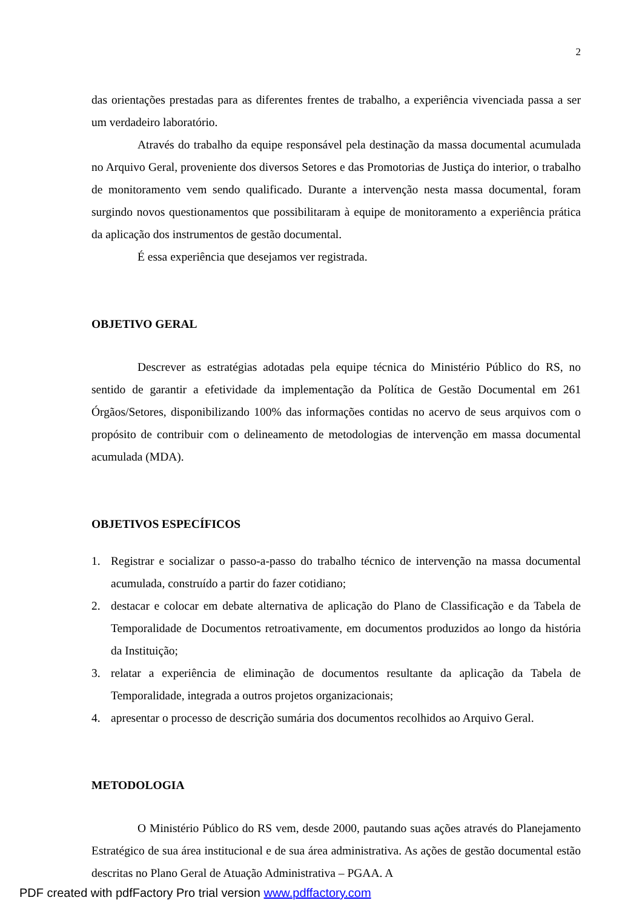2
das orientações prestadas para as diferentes frentes de trabalho, a experiência vivenciada passa a ser um verdadeiro laboratório.
Através do trabalho da equipe responsável pela destinação da massa documental acumulada no Arquivo Geral, proveniente dos diversos Setores e das Promotorias de Justiça do interior, o trabalho de monitoramento vem sendo qualificado. Durante a intervenção nesta massa documental, foram surgindo novos questionamentos que possibilitaram à equipe de monitoramento a experiência prática da aplicação dos instrumentos de gestão documental.
É essa experiência que desejamos ver registrada.
OBJETIVO GERAL
Descrever as estratégias adotadas pela equipe técnica do Ministério Público do RS, no sentido de garantir a efetividade da implementação da Política de Gestão Documental em 261 Órgãos/Setores, disponibilizando 100% das informações contidas no acervo de seus arquivos com o propósito de contribuir com o delineamento de metodologias de intervenção em massa documental acumulada (MDA).
OBJETIVOS ESPECÍFICOS
1. Registrar e socializar o passo-a-passo do trabalho técnico de intervenção na massa documental acumulada, construído a partir do fazer cotidiano;
2. destacar e colocar em debate alternativa de aplicação do Plano de Classificação e da Tabela de Temporalidade de Documentos retroativamente, em documentos produzidos ao longo da história da Instituição;
3. relatar a experiência de eliminação de documentos resultante da aplicação da Tabela de Temporalidade, integrada a outros projetos organizacionais;
4. apresentar o processo de descrição sumária dos documentos recolhidos ao Arquivo Geral.
METODOLOGIA
O Ministério Público do RS vem, desde 2000, pautando suas ações através do Planejamento Estratégico de sua área institucional e de sua área administrativa. As ações de gestão documental estão descritas no Plano Geral de Atuação Administrativa – PGAA. A
PDF created with pdfFactory Pro trial version www.pdffactory.com